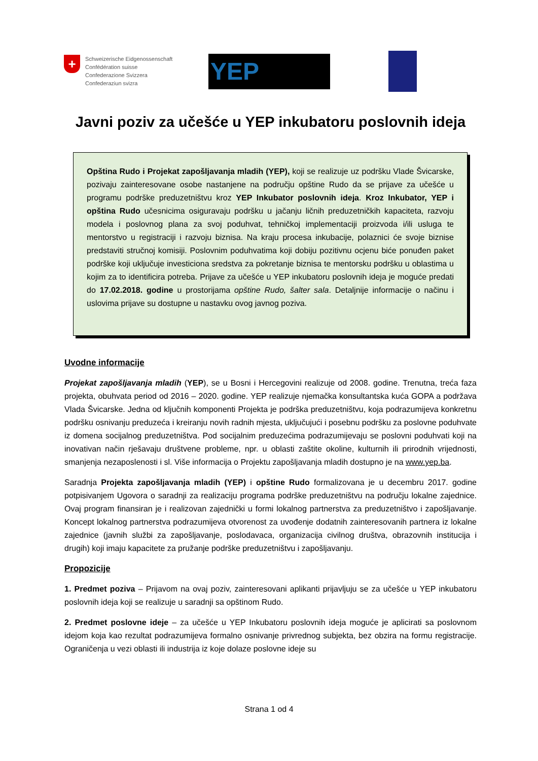+
Schweizerische Eidgenossenschaft
Confédération suisse
Confederazione Svizzera
Confederaziun svizra
YEP
Javni poziv za učešće u YEP inkubatoru poslovnih ideja
Opština Rudo i Projekat zapošljavanja mladih (YEP), koji se realizuje uz podršku Vlade Švicarske, pozivaju zainteresovane osobe nastanjene na području opštine Rudo da se prijave za učešće u programu podrške preduzetništvu kroz YEP Inkubator poslovnih ideja. Kroz Inkubator, YEP i opština Rudo učesnicima osiguravaju podršku u jačanju ličnih preduzetničkih kapaciteta, razvoju modela i poslovnog plana za svoj poduhvat, tehničkoj implementaciji proizvoda i/ili usluga te mentorstvo u registraciji i razvoju biznisa. Na kraju procesa inkubacije, polaznici će svoje biznise predstaviti stručnoj komisiji. Poslovnim poduhvatima koji dobiju pozitivnu ocjenu biće ponuđen paket podrške koji uključuje investiciona sredstva za pokretanje biznisa te mentorsku podršku u oblastima u kojim za to identificira potreba. Prijave za učešće u YEP inkubatoru poslovnih ideja je moguće predati do 17.02.2018. godine u prostorijama opštine Rudo, šalter sala. Detaljnije informacije o načinu i uslovima prijave su dostupne u nastavku ovog javnog poziva.
Uvodne informacije
Projekat zapošljavanja mladih (YEP), se u Bosni i Hercegovini realizuje od 2008. godine. Trenutna, treća faza projekta, obuhvata period od 2016 – 2020. godine. YEP realizuje njemačka konsultantska kuća GOPA a podržava Vlada Švicarske. Jedna od ključnih komponenti Projekta je podrška preduzetništvu, koja podrazumijeva konkretnu podršku osnivanju preduzeća i kreiranju novih radnih mjesta, uključujući i posebnu podršku za poslovne poduhvate iz domena socijalnog preduzetništva. Pod socijalnim preduzećima podrazumijevaju se poslovni poduhvati koji na inovativan način rješavaju društvene probleme, npr. u oblasti zaštite okoline, kulturnih ili prirodnih vrijednosti, smanjenja nezaposlenosti i sl. Više informacija o Projektu zapošljavanja mladih dostupno je na www.yep.ba.
Saradnja Projekta zapošljavanja mladih (YEP) i opštine Rudo formalizovana je u decembru 2017. godine potpisivanjem Ugovora o saradnji za realizaciju programa podrške preduzetništvu na području lokalne zajednice. Ovaj program finansiran je i realizovan zajednički u formi lokalnog partnerstva za preduzetništvo i zapošljavanje. Koncept lokalnog partnerstva podrazumijeva otvorenost za uvođenje dodatnih zainteresovanih partnera iz lokalne zajednice (javnih službi za zapošljavanje, poslodavaca, organizacija civilnog društva, obrazovnih institucija i drugih) koji imaju kapacitete za pružanje podrške preduzetništvu i zapošljavanju.
Propozicije
1. Predmet poziva – Prijavom na ovaj poziv, zainteresovani aplikanti prijavljuju se za učešće u YEP inkubatoru poslovnih ideja koji se realizuje u saradnji sa opštinom Rudo.
2. Predmet poslovne ideje – za učešće u YEP Inkubatoru poslovnih ideja moguće je aplicirati sa poslovnom idejom koja kao rezultat podrazumijeva formalno osnivanje privrednog subjekta, bez obzira na formu registracije. Ograničenja u vezi oblasti ili industrija iz koje dolaze poslovne ideje su
Strana 1 od 4